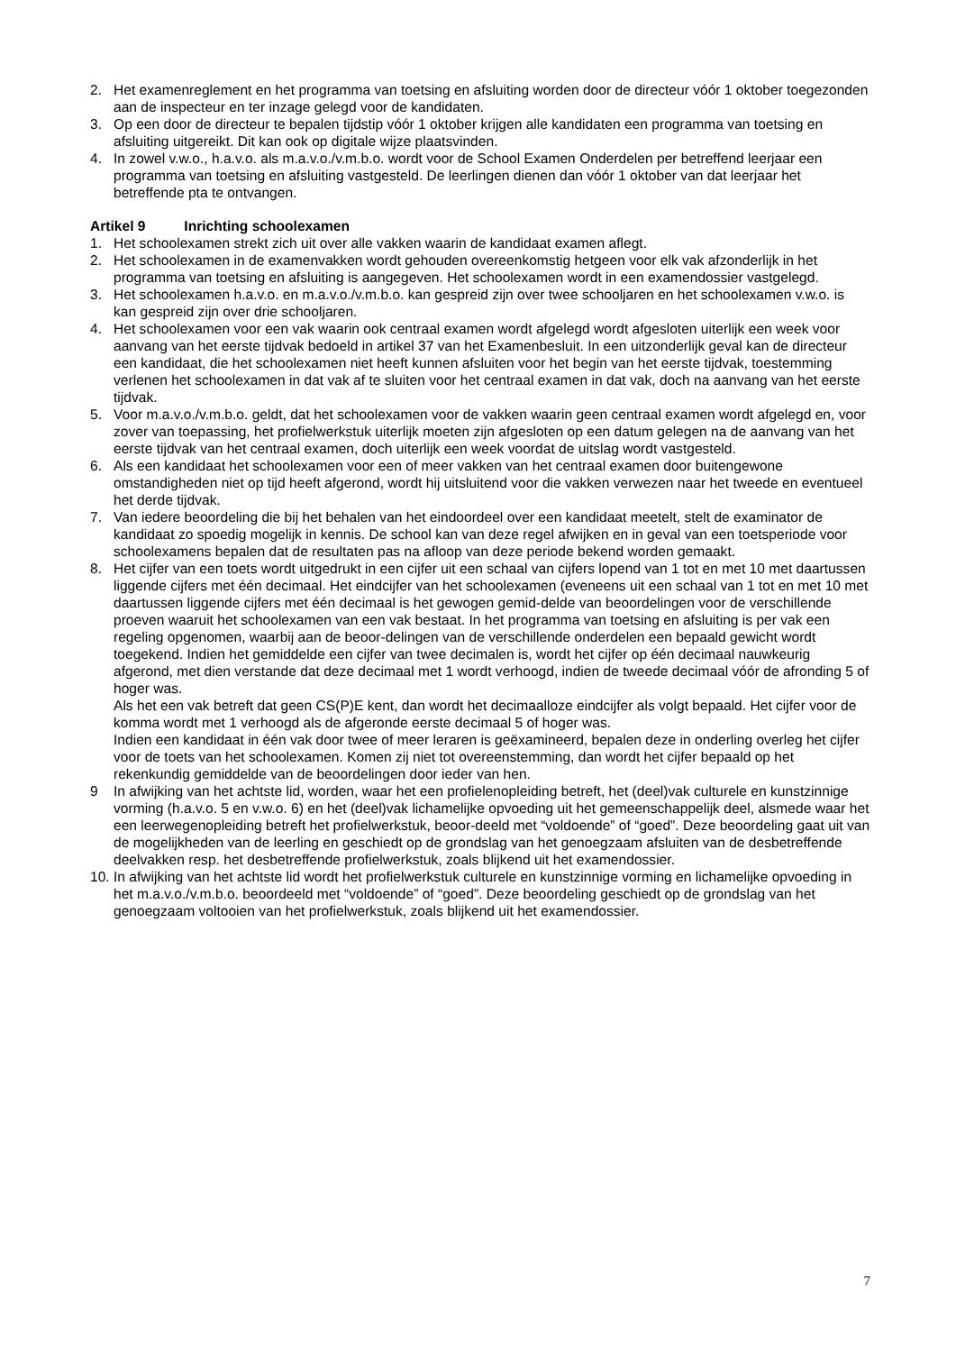2. Het examenreglement en het programma van toetsing en afsluiting worden door de directeur vóór 1 oktober toegezonden aan de inspecteur en ter inzage gelegd voor de kandidaten.
3. Op een door de directeur te bepalen tijdstip vóór 1 oktober krijgen alle kandidaten een programma van toetsing en afsluiting uitgereikt. Dit kan ook op digitale wijze plaatsvinden.
4. In zowel v.w.o., h.a.v.o. als m.a.v.o./v.m.b.o. wordt voor de School Examen Onderdelen per betreffend leerjaar een programma van toetsing en afsluiting vastgesteld. De leerlingen dienen dan vóór 1 oktober van dat leerjaar het betreffende pta te ontvangen.
Artikel 9 Inrichting schoolexamen
1. Het schoolexamen strekt zich uit over alle vakken waarin de kandidaat examen aflegt.
2. Het schoolexamen in de examenvakken wordt gehouden overeenkomstig hetgeen voor elk vak afzonderlijk in het programma van toetsing en afsluiting is aangegeven. Het schoolexamen wordt in een examendossier vastgelegd.
3. Het schoolexamen h.a.v.o. en m.a.v.o./v.m.b.o. kan gespreid zijn over twee schooljaren en het schoolexamen v.w.o. is kan gespreid zijn over drie schooljaren.
4. Het schoolexamen voor een vak waarin ook centraal examen wordt afgelegd wordt afgesloten uiterlijk een week voor aanvang van het eerste tijdvak bedoeld in artikel 37 van het Examenbesluit. In een uitzonderlijk geval kan de directeur een kandidaat, die het schoolexamen niet heeft kunnen afsluiten voor het begin van het eerste tijdvak, toestemming verlenen het schoolexamen in dat vak af te sluiten voor het centraal examen in dat vak, doch na aanvang van het eerste tijdvak.
5. Voor m.a.v.o./v.m.b.o. geldt, dat het schoolexamen voor de vakken waarin geen centraal examen wordt afgelegd en, voor zover van toepassing, het profielwerkstuk uiterlijk moeten zijn afgesloten op een datum gelegen na de aanvang van het eerste tijdvak van het centraal examen, doch uiterlijk een week voordat de uitslag wordt vastgesteld.
6. Als een kandidaat het schoolexamen voor een of meer vakken van het centraal examen door buitengewone omstandigheden niet op tijd heeft afgerond, wordt hij uitsluitend voor die vakken verwezen naar het tweede en eventueel het derde tijdvak.
7. Van iedere beoordeling die bij het behalen van het eindoordeel over een kandidaat meetelt, stelt de examinator de kandidaat zo spoedig mogelijk in kennis. De school kan van deze regel afwijken en in geval van een toetsperiode voor schoolexamens bepalen dat de resultaten pas na afloop van deze periode bekend worden gemaakt.
8. Het cijfer van een toets wordt uitgedrukt in een cijfer uit een schaal van cijfers lopend van 1 tot en met 10 met daartussen liggende cijfers met één decimaal. Het eindcijfer van het schoolexamen (eveneens uit een schaal van 1 tot en met 10 met daartussen liggende cijfers met één decimaal is het gewogen gemid-delde van beoordelingen voor de verschillende proeven waaruit het schoolexamen van een vak bestaat. In het programma van toetsing en afsluiting is per vak een regeling opgenomen, waarbij aan de beoor-delingen van de verschillende onderdelen een bepaald gewicht wordt toegekend. Indien het gemiddelde een cijfer van twee decimalen is, wordt het cijfer op één decimaal nauwkeurig afgerond, met dien verstande dat deze decimaal met 1 wordt verhoogd, indien de tweede decimaal vóór de afronding 5 of hoger was.
Als het een vak betreft dat geen CS(P)E kent, dan wordt het decimaalloze eindcijfer als volgt bepaald. Het cijfer voor de komma wordt met 1 verhoogd als de afgeronde eerste decimaal 5 of hoger was.
Indien een kandidaat in één vak door twee of meer leraren is geëxamineerd, bepalen deze in onderling overleg het cijfer voor de toets van het schoolexamen. Komen zij niet tot overeenstemming, dan wordt het cijfer bepaald op het rekenkundig gemiddelde van de beoordelingen door ieder van hen.
9 In afwijking van het achtste lid, worden, waar het een profielenopleiding betreft, het (deel)vak culturele en kunstzinnige vorming (h.a.v.o. 5 en v.w.o. 6) en het (deel)vak lichamelijke opvoeding uit het gemeenschappelijk deel, alsmede waar het een leerwegenopleiding betreft het profielwerkstuk, beoor-deeld met “voldoende” of “goed”. Deze beoordeling gaat uit van de mogelijkheden van de leerling en geschiedt op de grondslag van het genoegzaam afsluiten van de desbetreffende deelvakken resp. het desbetreffende profielwerkstuk, zoals blijkend uit het examendossier.
10.
In afwijking van het achtste lid wordt het profielwerkstuk culturele en kunstzinnige vorming en lichamelijke opvoeding in het m.a.v.o./v.m.b.o. beoordeeld met “voldoende” of “goed”. Deze beoordeling geschiedt op de grondslag van het genoegzaam voltooien van het profielwerkstuk, zoals blijkend uit het examendossier.
7